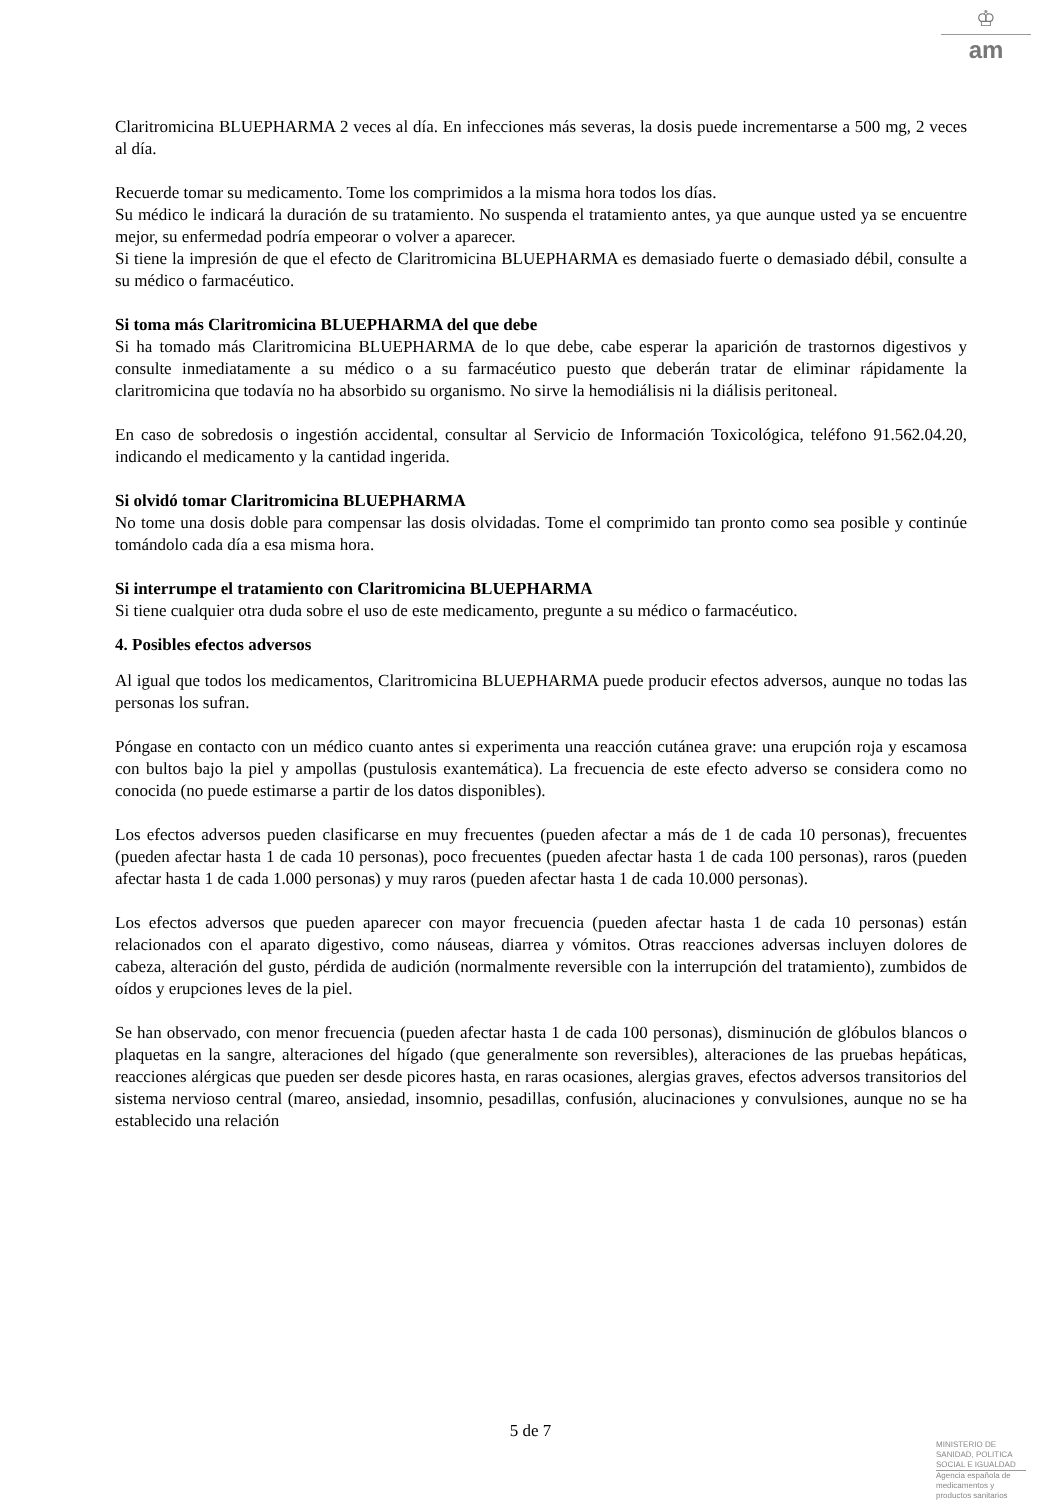♔
am
Claritromicina BLUEPHARMA 2 veces al día. En infecciones más severas, la dosis puede incrementarse a 500 mg, 2 veces al día.
Recuerde tomar su medicamento. Tome los comprimidos a la misma hora todos los días.
Su médico le indicará la duración de su tratamiento. No suspenda el tratamiento antes, ya que aunque usted ya se encuentre mejor, su enfermedad podría empeorar o volver a aparecer.
Si tiene la impresión de que el efecto de Claritromicina BLUEPHARMA es demasiado fuerte o demasiado débil, consulte a su médico o farmacéutico.
Si toma más Claritromicina BLUEPHARMA del que debe
Si ha tomado más Claritromicina BLUEPHARMA de lo que debe, cabe esperar la aparición de trastornos digestivos y consulte inmediatamente a su médico o a su farmacéutico puesto que deberán tratar de eliminar rápidamente la claritromicina que todavía no ha absorbido su organismo. No sirve la hemodiálisis ni la diálisis peritoneal.
En caso de sobredosis o ingestión accidental, consultar al Servicio de Información Toxicológica, teléfono 91.562.04.20, indicando el medicamento y la cantidad ingerida.
Si olvidó tomar Claritromicina BLUEPHARMA
No tome una dosis doble para compensar las dosis olvidadas. Tome el comprimido tan pronto como sea posible y continúe tomándolo cada día a esa misma hora.
Si interrumpe el tratamiento con Claritromicina BLUEPHARMA
Si tiene cualquier otra duda sobre el uso de este medicamento, pregunte a su médico o farmacéutico.
4. Posibles efectos adversos
Al igual que todos los medicamentos, Claritromicina BLUEPHARMA puede producir efectos adversos, aunque no todas las personas los sufran.
Póngase en contacto con un médico cuanto antes si experimenta una reacción cutánea grave: una erupción roja y escamosa con bultos bajo la piel y ampollas (pustulosis exantemática). La frecuencia de este efecto adverso se considera como no conocida (no puede estimarse a partir de los datos disponibles).
Los efectos adversos pueden clasificarse en muy frecuentes (pueden afectar a más de 1 de cada 10 personas), frecuentes (pueden afectar hasta 1 de cada 10 personas), poco frecuentes (pueden afectar hasta 1 de cada 100 personas), raros (pueden afectar hasta 1 de cada 1.000 personas) y muy raros (pueden afectar hasta 1 de cada 10.000 personas).
Los efectos adversos que pueden aparecer con mayor frecuencia (pueden afectar hasta 1 de cada 10 personas) están relacionados con el aparato digestivo, como náuseas, diarrea y vómitos. Otras reacciones adversas incluyen dolores de cabeza, alteración del gusto, pérdida de audición (normalmente reversible con la interrupción del tratamiento), zumbidos de oídos y erupciones leves de la piel.
Se han observado, con menor frecuencia (pueden afectar hasta 1 de cada 100 personas), disminución de glóbulos blancos o plaquetas en la sangre, alteraciones del hígado (que generalmente son reversibles), alteraciones de las pruebas hepáticas, reacciones alérgicas que pueden ser desde picores hasta, en raras ocasiones, alergias graves, efectos adversos transitorios del sistema nervioso central (mareo, ansiedad, insomnio, pesadillas, confusión, alucinaciones y convulsiones, aunque no se ha establecido una relación
5 de 7
MINISTERIO DE
SANIDAD, POLITICA
SOCIAL E IGUALDAD
Agencia española de
medicamentos y
productos sanitarios